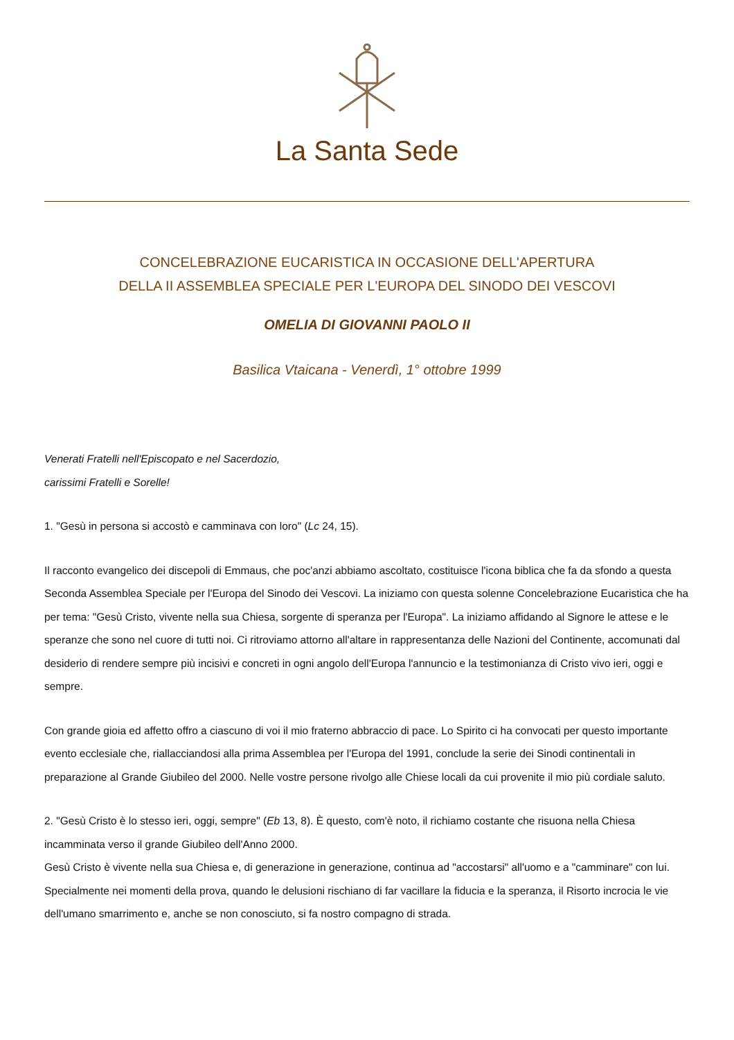La Santa Sede
CONCELEBRAZIONE EUCARISTICA IN OCCASIONE DELL'APERTURA
DELLA II ASSEMBLEA SPECIALE PER L'EUROPA DEL SINODO DEI VESCOVI
OMELIA DI GIOVANNI PAOLO II
Basilica Vtaicana - Venerdì, 1° ottobre 1999
Venerati Fratelli nell'Episcopato e nel Sacerdozio,
carissimi Fratelli e Sorelle!
1. "Gesù in persona si accostò e camminava con loro" (Lc 24, 15).
Il racconto evangelico dei discepoli di Emmaus, che poc'anzi abbiamo ascoltato, costituisce l'icona biblica che fa da sfondo a questa Seconda Assemblea Speciale per l'Europa del Sinodo dei Vescovi. La iniziamo con questa solenne Concelebrazione Eucaristica che ha per tema: "Gesù Cristo, vivente nella sua Chiesa, sorgente di speranza per l'Europa". La iniziamo affidando al Signore le attese e le speranze che sono nel cuore di tutti noi. Ci ritroviamo attorno all'altare in rappresentanza delle Nazioni del Continente, accomunati dal desiderio di rendere sempre più incisivi e concreti in ogni angolo dell'Europa l'annuncio e la testimonianza di Cristo vivo ieri, oggi e sempre.
Con grande gioia ed affetto offro a ciascuno di voi il mio fraterno abbraccio di pace. Lo Spirito ci ha convocati per questo importante evento ecclesiale che, riallacciandosi alla prima Assemblea per l'Europa del 1991, conclude la serie dei Sinodi continentali in preparazione al Grande Giubileo del 2000. Nelle vostre persone rivolgo alle Chiese locali da cui provenite il mio più cordiale saluto.
2. "Gesù Cristo è lo stesso ieri, oggi, sempre" (Eb 13, 8). È questo, com'è noto, il richiamo costante che risuona nella Chiesa incamminata verso il grande Giubileo dell'Anno 2000.
Gesù Cristo è vivente nella sua Chiesa e, di generazione in generazione, continua ad "accostarsi" all'uomo e a "camminare" con lui. Specialmente nei momenti della prova, quando le delusioni rischiano di far vacillare la fiducia e la speranza, il Risorto incrocia le vie dell'umano smarrimento e, anche se non conosciuto, si fa nostro compagno di strada.